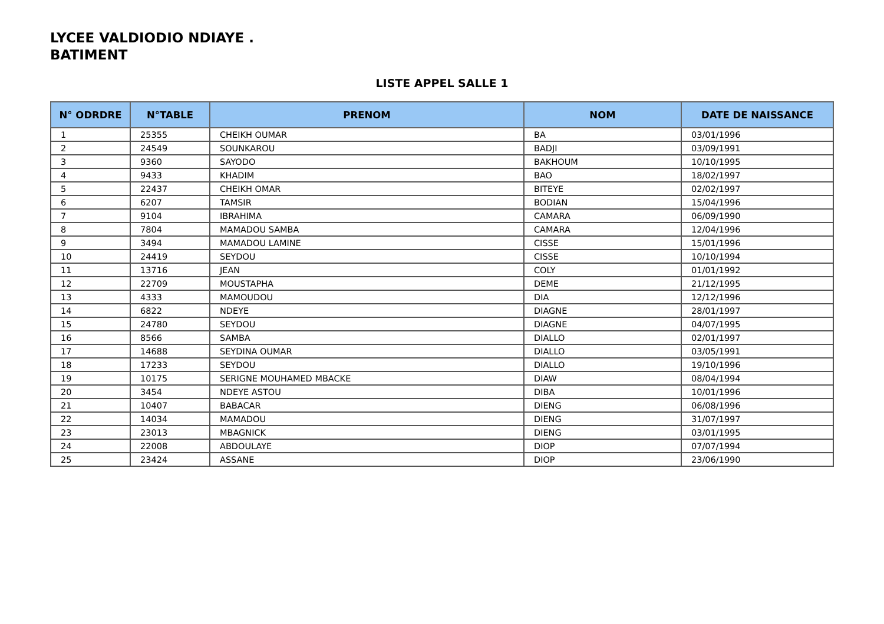LYCEE VALDIODIO NDIAYE .
BATIMENT
LISTE APPEL SALLE 1
| N° ODRDRE | N°TABLE | PRENOM | NOM | DATE DE NAISSANCE |
| --- | --- | --- | --- | --- |
| 1 | 25355 | CHEIKH OUMAR | BA | 03/01/1996 |
| 2 | 24549 | SOUNKAROU | BADJI | 03/09/1991 |
| 3 | 9360 | SAYODO | BAKHOUM | 10/10/1995 |
| 4 | 9433 | KHADIM | BAO | 18/02/1997 |
| 5 | 22437 | CHEIKH OMAR | BITEYE | 02/02/1997 |
| 6 | 6207 | TAMSIR | BODIAN | 15/04/1996 |
| 7 | 9104 | IBRAHIMA | CAMARA | 06/09/1990 |
| 8 | 7804 | MAMADOU SAMBA | CAMARA | 12/04/1996 |
| 9 | 3494 | MAMADOU LAMINE | CISSE | 15/01/1996 |
| 10 | 24419 | SEYDOU | CISSE | 10/10/1994 |
| 11 | 13716 | JEAN | COLY | 01/01/1992 |
| 12 | 22709 | MOUSTAPHA | DEME | 21/12/1995 |
| 13 | 4333 | MAMOUDOU | DIA | 12/12/1996 |
| 14 | 6822 | NDEYE | DIAGNE | 28/01/1997 |
| 15 | 24780 | SEYDOU | DIAGNE | 04/07/1995 |
| 16 | 8566 | SAMBA | DIALLO | 02/01/1997 |
| 17 | 14688 | SEYDINA OUMAR | DIALLO | 03/05/1991 |
| 18 | 17233 | SEYDOU | DIALLO | 19/10/1996 |
| 19 | 10175 | SERIGNE MOUHAMED MBACKE | DIAW | 08/04/1994 |
| 20 | 3454 | NDEYE ASTOU | DIBA | 10/01/1996 |
| 21 | 10407 | BABACAR | DIENG | 06/08/1996 |
| 22 | 14034 | MAMADOU | DIENG | 31/07/1997 |
| 23 | 23013 | MBAGNICK | DIENG | 03/01/1995 |
| 24 | 22008 | ABDOULAYE | DIOP | 07/07/1994 |
| 25 | 23424 | ASSANE | DIOP | 23/06/1990 |